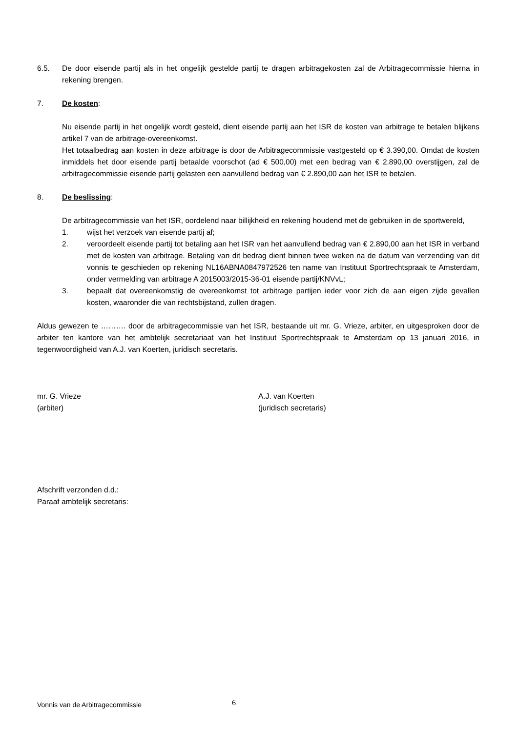6.5. De door eisende partij als in het ongelijk gestelde partij te dragen arbitragekosten zal de Arbitragecommissie hierna in rekening brengen.
7. De kosten:
Nu eisende partij in het ongelijk wordt gesteld, dient eisende partij aan het ISR de kosten van arbitrage te betalen blijkens artikel 7 van de arbitrage-overeenkomst.
Het totaalbedrag aan kosten in deze arbitrage is door de Arbitragecommissie vastgesteld op € 3.390,00. Omdat de kosten inmiddels het door eisende partij betaalde voorschot (ad € 500,00) met een bedrag van € 2.890,00 overstijgen, zal de arbitragecommissie eisende partij gelasten een aanvullend bedrag van € 2.890,00 aan het ISR te betalen.
8. De beslissing:
De arbitragecommissie van het ISR, oordelend naar billijkheid en rekening houdend met de gebruiken in de sportwereld,
1. wijst het verzoek van eisende partij af;
2. veroordeelt eisende partij tot betaling aan het ISR van het aanvullend bedrag van € 2.890,00 aan het ISR in verband met de kosten van arbitrage. Betaling van dit bedrag dient binnen twee weken na de datum van verzending van dit vonnis te geschieden op rekening NL16ABNA0847972526 ten name van Instituut Sportrechtspraak te Amsterdam, onder vermelding van arbitrage A 2015003/2015-36-01 eisende partij/KNVvL;
3. bepaalt dat overeenkomstig de overeenkomst tot arbitrage partijen ieder voor zich de aan eigen zijde gevallen kosten, waaronder die van rechtsbijstand, zullen dragen.
Aldus gewezen te ………. door de arbitragecommissie van het ISR, bestaande uit mr. G. Vrieze, arbiter, en uitgesproken door de arbiter ten kantore van het ambtelijk secretariaat van het Instituut Sportrechtspraak te Amsterdam op 13 januari 2016, in tegenwoordigheid van A.J. van Koerten, juridisch secretaris.
mr. G. Vrieze
(arbiter)
A.J. van Koerten
(juridisch secretaris)
Afschrift verzonden d.d.:
Paraaf ambtelijk secretaris:
Vonnis van de Arbitragecommissie
6